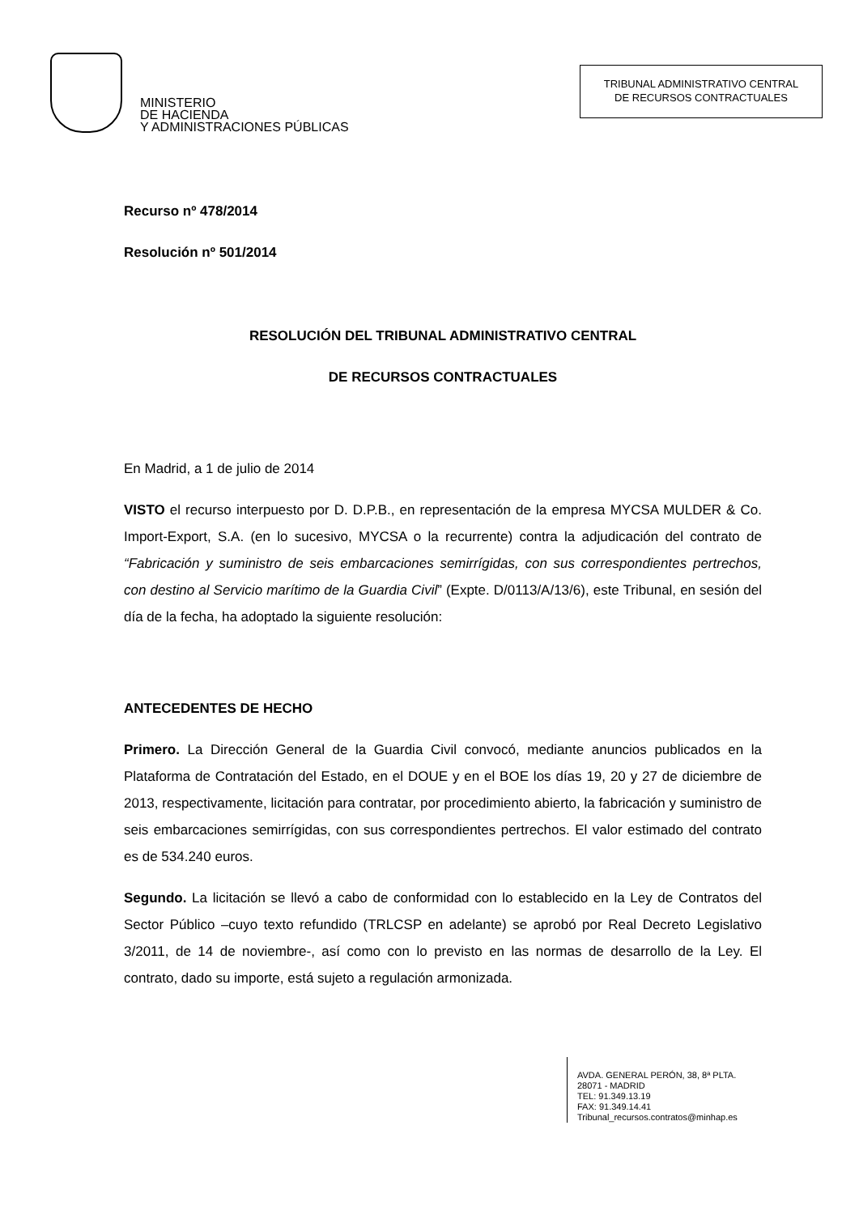MINISTERIO
DE HACIENDA
Y ADMINISTRACIONES PÚBLICAS
TRIBUNAL ADMINISTRATIVO CENTRAL
DE RECURSOS CONTRACTUALES
Recurso nº 478/2014
Resolución nº 501/2014
RESOLUCIÓN DEL TRIBUNAL ADMINISTRATIVO CENTRAL
DE RECURSOS CONTRACTUALES
En Madrid, a 1 de julio de 2014
VISTO el recurso interpuesto por D. D.P.B., en representación de la empresa MYCSA MULDER & Co. Import-Export, S.A. (en lo sucesivo, MYCSA o la recurrente) contra la adjudicación del contrato de “Fabricación y suministro de seis embarcaciones semirrígidas, con sus correspondientes pertrechos, con destino al Servicio marítimo de la Guardia Civil” (Expte. D/0113/A/13/6), este Tribunal, en sesión del día de la fecha, ha adoptado la siguiente resolución:
ANTECEDENTES DE HECHO
Primero. La Dirección General de la Guardia Civil convocó, mediante anuncios publicados en la Plataforma de Contratación del Estado, en el DOUE y en el BOE los días 19, 20 y 27 de diciembre de 2013, respectivamente, licitación para contratar, por procedimiento abierto, la fabricación y suministro de seis embarcaciones semirrígidas, con sus correspondientes pertrechos. El valor estimado del contrato es de 534.240 euros.
Segundo. La licitación se llevó a cabo de conformidad con lo establecido en la Ley de Contratos del Sector Público –cuyo texto refundido (TRLCSP en adelante) se aprobó por Real Decreto Legislativo 3/2011, de 14 de noviembre-, así como con lo previsto en las normas de desarrollo de la Ley. El contrato, dado su importe, está sujeto a regulación armonizada.
AVDA. GENERAL PERÓN, 38, 8ª PLTA.
28071 - MADRID
TEL: 91.349.13.19
FAX: 91.349.14.41
Tribunal_recursos.contratos@minhap.es